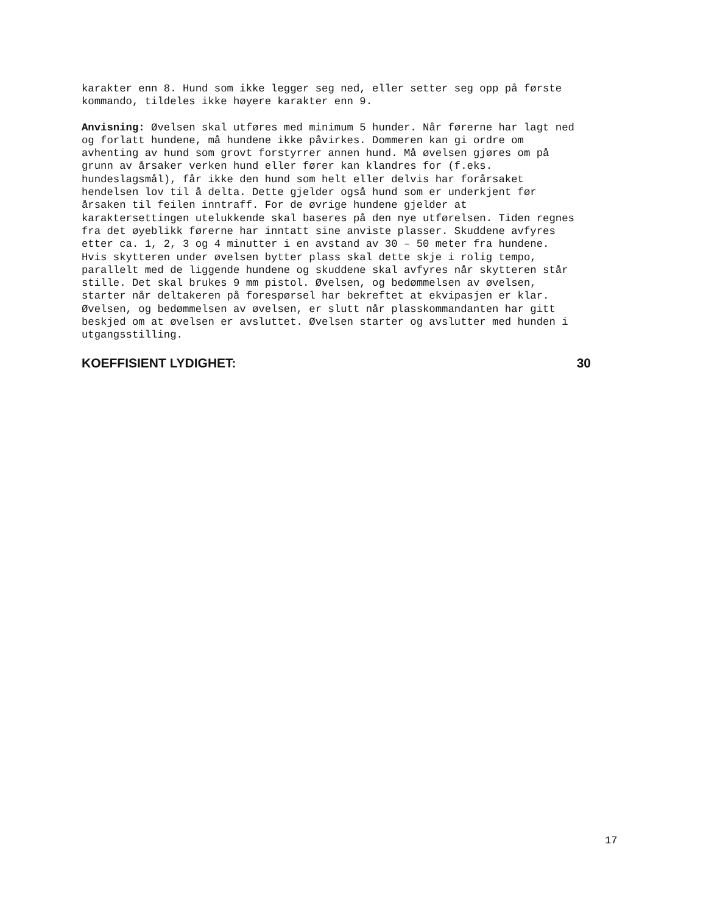karakter enn 8. Hund som ikke legger seg ned, eller setter seg opp på første kommando, tildeles ikke høyere karakter enn 9.
Anvisning: Øvelsen skal utføres med minimum 5 hunder. Når førerne har lagt ned og forlatt hundene, må hundene ikke påvirkes. Dommeren kan gi ordre om avhenting av hund som grovt forstyrrer annen hund. Må øvelsen gjøres om på grunn av årsaker verken hund eller fører kan klandres for (f.eks. hundeslagsmål), får ikke den hund som helt eller delvis har forårsaket hendelsen lov til å delta. Dette gjelder også hund som er underkjent før årsaken til feilen inntraff. For de øvrige hundene gjelder at karaktersettingen utelukkende skal baseres på den nye utførelsen. Tiden regnes fra det øyeblikk førerne har inntatt sine anviste plasser. Skuddene avfyres etter ca. 1, 2, 3 og 4 minutter i en avstand av 30 – 50 meter fra hundene. Hvis skytteren under øvelsen bytter plass skal dette skje i rolig tempo, parallelt med de liggende hundene og skuddene skal avfyres når skytteren står stille. Det skal brukes 9 mm pistol. Øvelsen, og bedømmelsen av øvelsen, starter når deltakeren på forespørsel har bekreftet at ekvipasjen er klar. Øvelsen, og bedømmelsen av øvelsen, er slutt når plasskommandanten har gitt beskjed om at øvelsen er avsluttet. Øvelsen starter og avslutter med hunden i utgangsstilling.
KOEFFISIENT LYDIGHET: 30
17